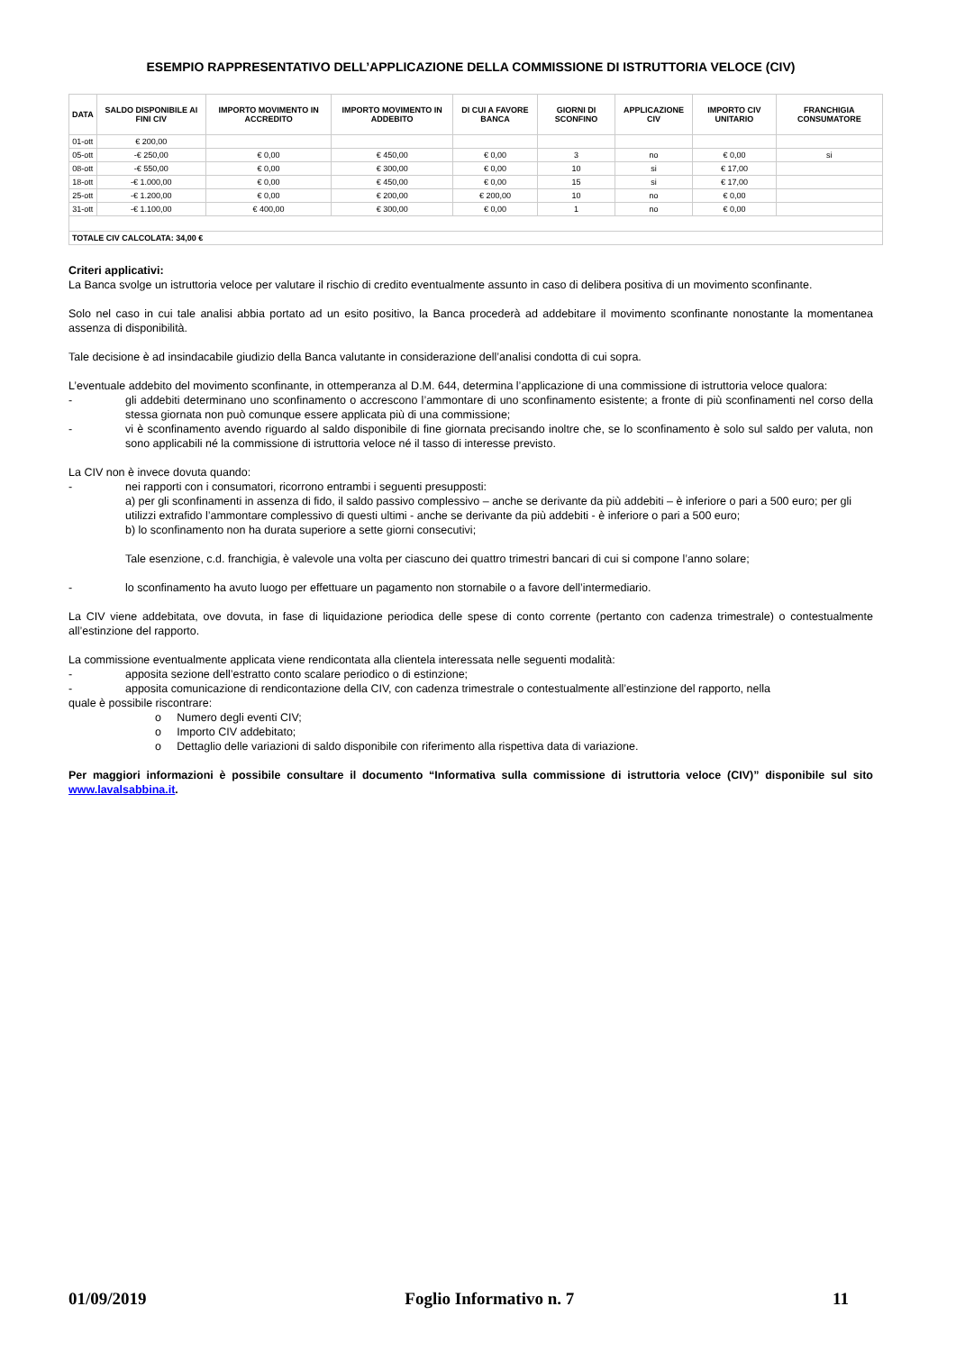ESEMPIO RAPPRESENTATIVO DELL’APPLICAZIONE DELLA COMMISSIONE DI ISTRUTTORIA VELOCE (CIV)
| DATA | SALDO DISPONIBILE AI FINI CIV | IMPORTO MOVIMENTO IN ACCREDITO | IMPORTO MOVIMENTO IN ADDEBITO | DI CUI A FAVORE BANCA | GIORNI DI SCONFINO | APPLICAZIONE CIV | IMPORTO CIV UNITARIO | FRANCHIGIA CONSUMATORE |
| --- | --- | --- | --- | --- | --- | --- | --- | --- |
| 01-ott | € 200,00 | | | | | | | |
| 05-ott | -€ 250,00 | € 0,00 | € 450,00 | € 0,00 | 3 | no | € 0,00 | si |
| 08-ott | -€ 550,00 | € 0,00 | € 300,00 | € 0,00 | 10 | si | € 17,00 | |
| 18-ott | -€ 1.000,00 | € 0,00 | € 450,00 | € 0,00 | 15 | si | € 17,00 | |
| 25-ott | -€ 1.200,00 | € 0,00 | € 200,00 | € 200,00 | 10 | no | € 0,00 | |
| 31-ott | -€ 1.100,00 | € 400,00 | € 300,00 | € 0,00 | 1 | no | € 0,00 | |
| TOTALE CIV CALCOLATA: 34,00 € | | | | | | | | |
Criteri applicativi:
La Banca svolge un istruttoria veloce per valutare il rischio di credito eventualmente assunto in caso di delibera positiva di un movimento sconfinante.
Solo nel caso in cui tale analisi abbia portato ad un esito positivo, la Banca procederà ad addebitare il movimento sconfinante nonostante la momentanea assenza di disponibilità.
Tale decisione è ad insindacabile giudizio della Banca valutante in considerazione dell’analisi condotta di cui sopra.
L’eventuale addebito del movimento sconfinante, in ottemperanza al D.M. 644, determina l’applicazione di una commissione di istruttoria veloce qualora:
- gli addebiti determinano uno sconfinamento o accrescono l’ammontare di uno sconfinamento esistente; a fronte di più sconfinamenti nel corso della stessa giornata non può comunque essere applicata più di una commissione;
- vi è sconfinamento avendo riguardo al saldo disponibile di fine giornata precisando inoltre che, se lo sconfinamento è solo sul saldo per valuta, non sono applicabili né la commissione di istruttoria veloce né il tasso di interesse previsto.
La CIV non è invece dovuta quando:
- nei rapporti con i consumatori, ricorrono entrambi i seguenti presupposti:
a) per gli sconfinamenti in assenza di fido, il saldo passivo complessivo – anche se derivante da più addebiti – è inferiore o pari a 500 euro; per gli utilizzi extrafido l’ammontare complessivo di questi ultimi - anche se derivante da più addebiti - è inferiore o pari a 500 euro;
b) lo sconfinamento non ha durata superiore a sette giorni consecutivi;
Tale esenzione, c.d. franchigia, è valevole una volta per ciascuno dei quattro trimestri bancari di cui si compone l’anno solare;
- lo sconfinamento ha avuto luogo per effettuare un pagamento non stornabile o a favore dell’intermediario.
La CIV viene addebitata, ove dovuta, in fase di liquidazione periodica delle spese di conto corrente (pertanto con cadenza trimestrale) o contestualmente all’estinzione del rapporto.
La commissione eventualmente applicata viene rendicontata alla clientela interessata nelle seguenti modalità:
- apposita sezione dell’estratto conto scalare periodico o di estinzione;
- apposita comunicazione di rendicontazione della CIV, con cadenza trimestrale o contestualmente all’estinzione del rapporto, nella
quale è possibile riscontrare:
o Numero degli eventi CIV;
o Importo CIV addebitato;
o Dettaglio delle variazioni di saldo disponibile con riferimento alla rispettiva data di variazione.
Per maggiori informazioni è possibile consultare il documento “Informativa sulla commissione di istruttoria veloce (CIV)” disponibile sul sito www.lavalsabbina.it.
01/09/2019 Foglio Informativo n. 7 11